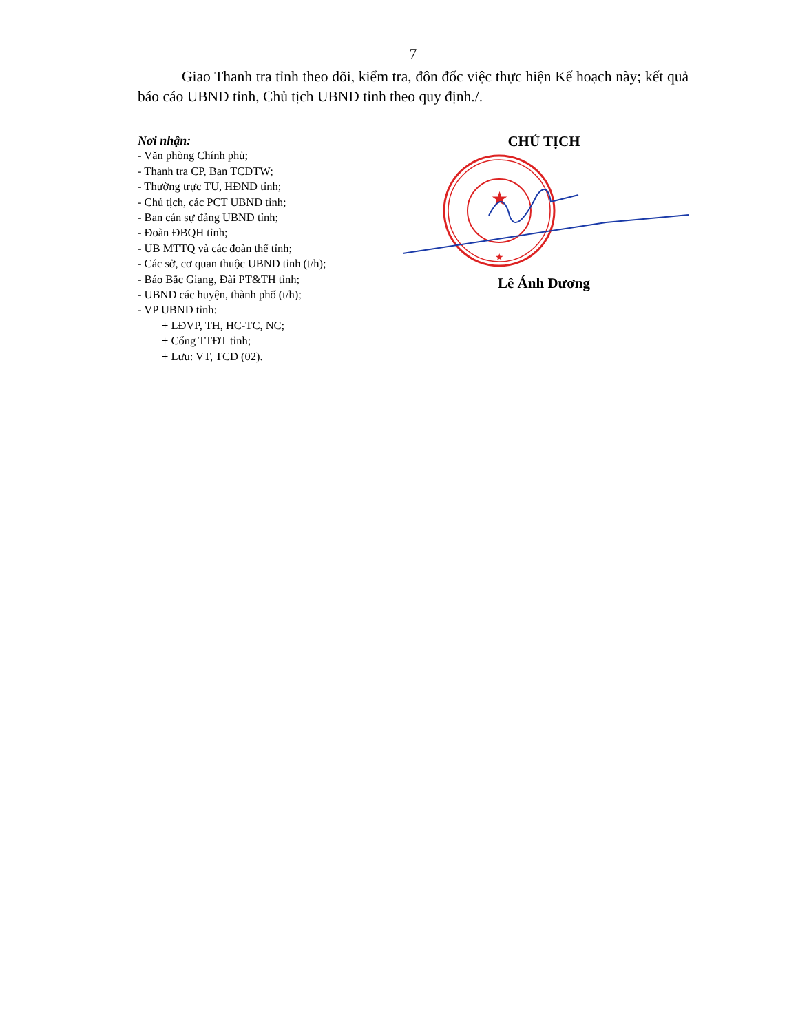7
Giao Thanh tra tỉnh theo dõi, kiểm tra, đôn đốc việc thực hiện Kế hoạch này; kết quả báo cáo UBND tỉnh, Chủ tịch UBND tỉnh theo quy định./.
Nơi nhận:
- Văn phòng Chính phủ;
- Thanh tra CP, Ban TCDTW;
- Thường trực TU, HĐND tỉnh;
- Chủ tịch, các PCT UBND tỉnh;
- Ban cán sự đảng UBND tỉnh;
- Đoàn ĐBQH tỉnh;
- UB MTTQ và các đoàn thể tỉnh;
- Các sở, cơ quan thuộc UBND tỉnh (t/h);
- Báo Bắc Giang, Đài PT&TH tỉnh;
- UBND các huyện, thành phố (t/h);
- VP UBND tỉnh:
+ LĐVP, TH, HC-TC, NC;
+ Cổng TTĐT tỉnh;
+ Lưu: VT, TCD (02).
CHỦ TỊCH
★
★
Lê Ánh Dương